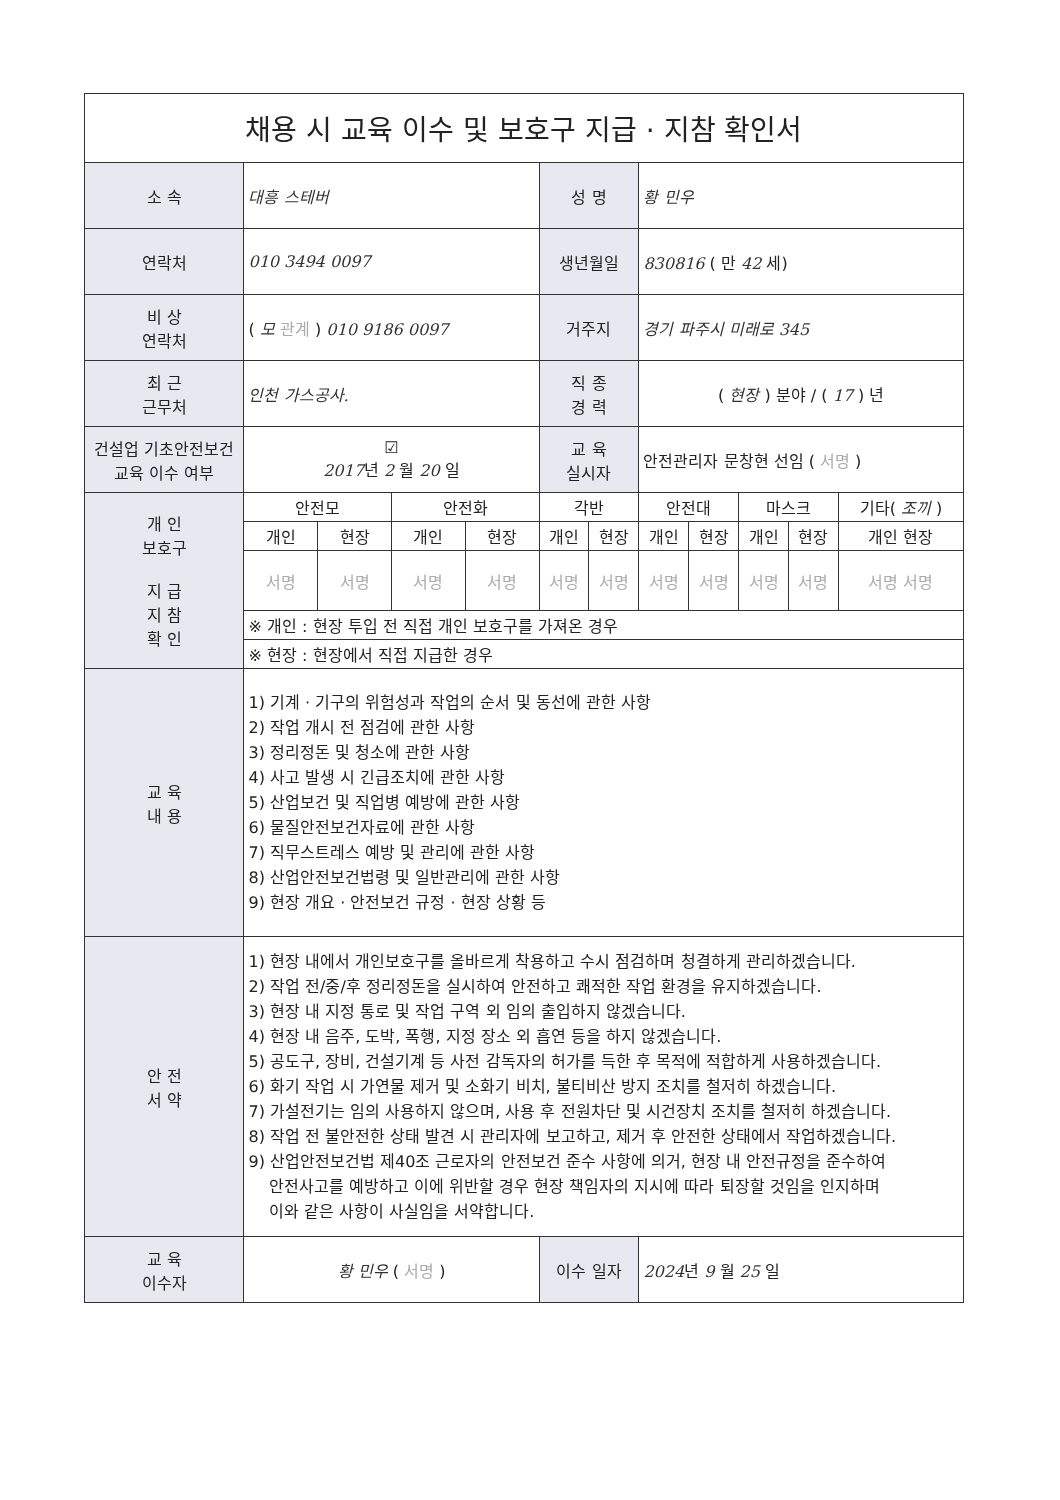| 채용 시 교육 이수 및 보호구 지급 · 지참 확인서 | | | | | | | | | | | |
| 소 속 | 대흥 스테버 | | | | 성 명 | | 황 민우 | | | | |
| 연락처 | 010 3494 0097 | | | | 생년월일 | | 830816 ( 만 42 세) | | | | |
| 비 상 연락처 | ( 모 관계 ) 010 9186 0097 | | | | 거주지 | | 경기 파주시 미래로 345 | | | | |
| 최 근 근무처 | 인천 가스공사. | | | | 직 종 경 력 | | ( 현장 ) 분야 / ( 17 ) 년 | | | | |
| 건설업 기초안전보건 교육 이수 여부 | ☑ 2017 년 2 월 20 일 | | | | 교 육 실시자 | | 안전관리자 문창현 선임 ( 서명 ) | | | | |
| 개 인 보호구 지 급 지 참 확 인 | 안전모 | | 안전화 | | 각반 | | 안전대 | | 마스크 | | 기타( 조끼 ) |
| | 개인 | 현장 | 개인 | 현장 | 개인 | 현장 | 개인 | 현장 | 개인 | 현장 | 개인 현장 |
| | 서명 | 서명 | 서명 | 서명 | 서명 | 서명 | 서명 | 서명 | 서명 | 서명 | 서명 서명 |
| | ※ 개인 : 현장 투입 전 직접 개인 보호구를 가져온 경우 | | | | | | | | | | |
| | ※ 현장 : 현장에서 직접 지급한 경우 | | | | | | | | | | |
| 교 육 내 용 | 1) 기계 · 기구의 위험성과 작업의 순서 및 동선에 관한 사항 2) 작업 개시 전 점검에 관한 사항 3) 정리정돈 및 청소에 관한 사항 4) 사고 발생 시 긴급조치에 관한 사항 5) 산업보건 및 직업병 예방에 관한 사항 6) 물질안전보건자료에 관한 사항 7) 직무스트레스 예방 및 관리에 관한 사항 8) 산업안전보건법령 및 일반관리에 관한 사항 9) 현장 개요 · 안전보건 규정 · 현장 상황 등 | | | | | | | | | | |
| 안 전 서 약 | 1) 현장 내에서 개인보호구를 올바르게 착용하고 수시 점검하며 청결하게 관리하겠습니다. 2) 작업 전/중/후 정리정돈을 실시하여 안전하고 쾌적한 작업 환경을 유지하겠습니다. 3) 현장 내 지정 통로 및 작업 구역 외 임의 출입하지 않겠습니다. 4) 현장 내 음주, 도박, 폭행, 지정 장소 외 흡연 등을 하지 않겠습니다. 5) 공도구, 장비, 건설기계 등 사전 감독자의 허가를 득한 후 목적에 적합하게 사용하겠습니다. 6) 화기 작업 시 가연물 제거 및 소화기 비치, 불티비산 방지 조치를 철저히 하겠습니다. 7) 가설전기는 임의 사용하지 않으며, 사용 후 전원차단 및 시건장치 조치를 철저히 하겠습니다. 8) 작업 전 불안전한 상태 발견 시 관리자에 보고하고, 제거 후 안전한 상태에서 작업하겠습니다. 9) 산업안전보건법 제40조 근로자의 안전보건 준수 사항에 의거, 현장 내 안전규정을 준수하여 안전사고를 예방하고 이에 위반할 경우 현장 책임자의 지시에 따라 퇴장할 것임을 인지하며 이와 같은 사항이 사실임을 서약합니다. | | | | | | | | | | |
| 교 육 이수자 | 황 민우 ( 서명 ) | | | | 이수 일자 | | 2024 년 9 월 25 일 | | | | |